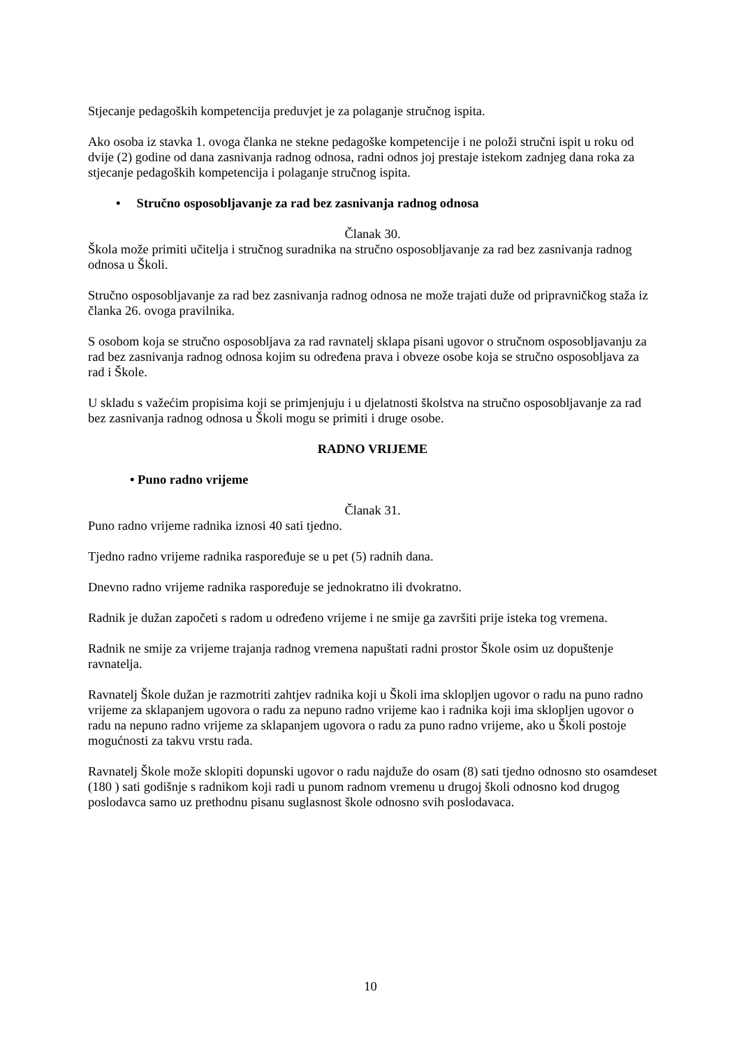Stjecanje pedagoških kompetencija preduvjet je za polaganje stručnog ispita.
Ako osoba iz stavka 1. ovoga članka ne stekne pedagoške kompetencije i ne položi stručni ispit u roku od dvije (2) godine od dana zasnivanja radnog odnosa, radni odnos joj prestaje istekom zadnjeg dana roka za stjecanje pedagoških kompetencija i polaganje stručnog ispita.
• Stručno osposobljavanje za rad bez zasnivanja radnog odnosa
Članak 30.
Škola može primiti učitelja i stručnog suradnika na stručno osposobljavanje za rad bez zasnivanja radnog odnosa u Školi.
Stručno osposobljavanje za rad bez zasnivanja radnog odnosa ne može trajati duže od pripravničkog staža iz članka 26. ovoga pravilnika.
S osobom koja se stručno osposobljava za rad ravnatelj sklapa pisani ugovor o stručnom osposobljavanju za rad bez zasnivanja radnog odnosa kojim su određena prava i obveze osobe koja se stručno osposobljava za rad i Škole.
U skladu s važećim propisima koji se primjenjuju i u djelatnosti školstva na stručno osposobljavanje za rad bez zasnivanja radnog odnosa u Školi mogu se primiti i druge osobe.
RADNO VRIJEME
• Puno radno vrijeme
Članak 31.
Puno radno vrijeme radnika iznosi 40 sati tjedno.
Tjedno radno vrijeme radnika raspoređuje se u pet (5) radnih dana.
Dnevno radno vrijeme radnika raspoređuje se jednokratno ili dvokratno.
Radnik je dužan započeti s radom u određeno vrijeme i ne smije ga završiti prije isteka tog vremena.
Radnik ne smije za vrijeme trajanja radnog vremena napuštati radni prostor Škole osim uz dopuštenje ravnatelja.
Ravnatelj Škole dužan je razmotriti zahtjev radnika koji u Školi ima sklopljen ugovor o radu na puno radno vrijeme za sklapanjem ugovora o radu za nepuno radno vrijeme kao i radnika koji ima sklopljen ugovor o radu na nepuno radno vrijeme za sklapanjem ugovora o radu za puno radno vrijeme, ako u Školi postoje mogućnosti za takvu vrstu rada.
Ravnatelj Škole može sklopiti dopunski ugovor o radu najduže do osam (8) sati tjedno odnosno sto osamdeset (180 ) sati godišnje s radnikom koji radi u punom radnom vremenu u drugoj školi odnosno kod drugog poslodavca samo uz prethodnu pisanu suglasnost škole odnosno svih poslodavaca.
10